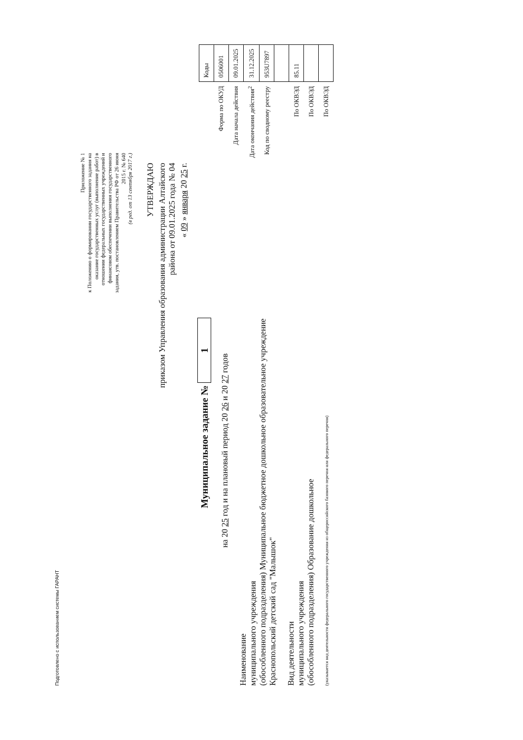Подготовлено с использованием системы ГАРАНТ
Приложение № 1
к Положению о формировании государственного задания на оказание государственных услуг (выполнение работ) в отношении федеральных государственных учреждений и финансовом обеспечении выполнения государственного задания, утв. постановлением Правительства РФ от 26 июня 2015 г. № 640
(в ред. от 13 сентября 2017 г.)
УТВЕРЖДАЮ
приказом Управления образования администрации Алтайского
района от 09.01.2025 года № 04
« 09 » января 20 25 г.
Муниципальное задание № 1
на 20 25 год и на плановый период 20 26 и 20 27 годов
Наименование
муниципального учреждения
(обособленного подразделения) Муниципальное бюджетное дошкольное образовательное учреждение
Краснопольский детский сад "Малышок"
Вид деятельности
муниципального учреждения
(обособленного подразделения) Образование дошкольное
(указывается вид деятельности федерального государственного учреждения из общероссийского базового перечня или федерального перечня)
| | Коды |
| Форма по ОКУД | 0506001 |
| Дата начала действия | 09.01.2025 |
| Дата окончания действия<sup>2</sup> | 31.12.2025 |
| Код по сводному реестру | 953U7897 |
| По ОКВЭД | 85.11 |
| По ОКВЭД | |
| По ОКВЭД | |